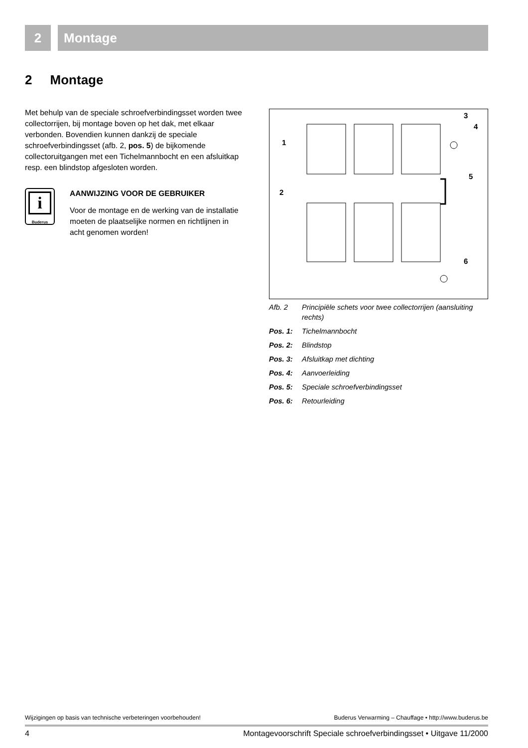2 Montage
2 Montage
Met behulp van de speciale schroefverbindingsset worden twee collectorrijen, bij montage boven op het dak, met elkaar verbonden. Bovendien kunnen dankzij de speciale schroefverbindingsset (afb. 2, pos. 5) de bijkomende collectoruitgangen met een Tichelmannbocht en een afsluitkap resp. een blindstop afgesloten worden.
i
Buderus
AANWIJZING VOOR DE GEBRUIKER
Voor de montage en de werking van de installatie moeten de plaatselijke normen en richtlijnen in acht genomen worden!
1
2
3
4
5
6
Afb. 2 Principiële schets voor twee collectorrijen (aansluiting rechts)
Pos. 1: Tichelmannbocht
Pos. 2: Blindstop
Pos. 3: Afsluitkap met dichting
Pos. 4: Aanvoerleiding
Pos. 5: Speciale schroefverbindingsset
Pos. 6: Retourleiding
Wijzigingen op basis van technische verbeteringen voorbehouden! Buderus Verwarming – Chauffage • http://www.buderus.be
4 Montagevoorschrift Speciale schroefverbindingsset • Uitgave 11/2000